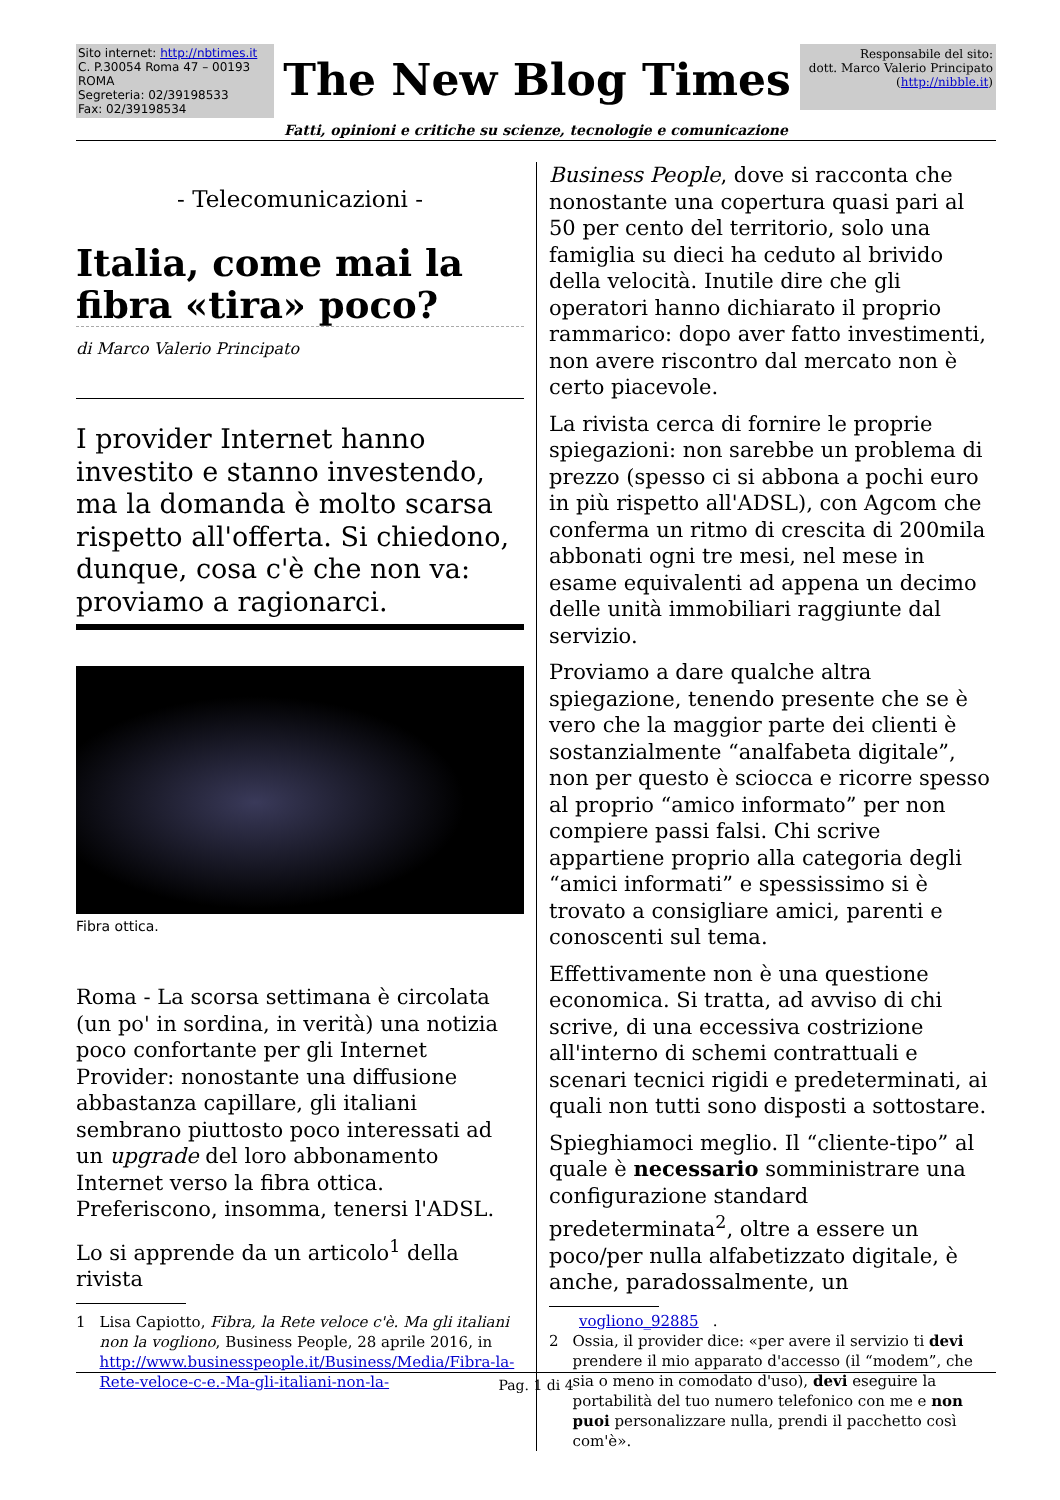Sito internet: http://nbtimes.it
C. P.30054 Roma 47 – 00193 ROMA
Segreteria: 02/39198533
Fax: 02/39198534
The New Blog Times
Responsabile del sito:
dott. Marco Valerio Principato
(http://nibble.it)
Fatti, opinioni e critiche su scienze, tecnologie e comunicazione
- Telecomunicazioni -
Italia, come mai la fibra «tira» poco?
di Marco Valerio Principato
I provider Internet hanno investito e stanno investendo, ma la domanda è molto scarsa rispetto all'offerta. Si chiedono, dunque, cosa c'è che non va: proviamo a ragionarci.
Fibra ottica.
Roma - La scorsa settimana è circolata (un po' in sordina, in verità) una notizia poco confortante per gli Internet Provider: nonostante una diffusione abbastanza capillare, gli italiani sembrano piuttosto poco interessati ad un upgrade del loro abbonamento Internet verso la fibra ottica. Preferiscono, insomma, tenersi l'ADSL.
Lo si apprende da un articolo<sup>1</sup> della rivista
1 Lisa Capiotto, Fibra, la Rete veloce c'è. Ma gli italiani non la vogliono, Business People, 28 aprile 2016, in http://www.businesspeople.it/Business/Media/Fibra-la-Rete-veloce-c-e.-Ma-gli-italiani-non-la-
Business People, dove si racconta che nonostante una copertura quasi pari al 50 per cento del territorio, solo una famiglia su dieci ha ceduto al brivido della velocità. Inutile dire che gli operatori hanno dichiarato il proprio rammarico: dopo aver fatto investimenti, non avere riscontro dal mercato non è certo piacevole.
La rivista cerca di fornire le proprie spiegazioni: non sarebbe un problema di prezzo (spesso ci si abbona a pochi euro in più rispetto all'ADSL), con Agcom che conferma un ritmo di crescita di 200mila abbonati ogni tre mesi, nel mese in esame equivalenti ad appena un decimo delle unità immobiliari raggiunte dal servizio.
Proviamo a dare qualche altra spiegazione, tenendo presente che se è vero che la maggior parte dei clienti è sostanzialmente “analfabeta digitale”, non per questo è sciocca e ricorre spesso al proprio “amico informato” per non compiere passi falsi. Chi scrive appartiene proprio alla categoria degli “amici informati” e spessissimo si è trovato a consigliare amici, parenti e conoscenti sul tema.
Effettivamente non è una questione economica. Si tratta, ad avviso di chi scrive, di una eccessiva costrizione all'interno di schemi contrattuali e scenari tecnici rigidi e predeterminati, ai quali non tutti sono disposti a sottostare.
Spieghiamoci meglio. Il “cliente-tipo” al quale è necessario somministrare una configurazione standard predeterminata<sup>2</sup>, oltre a essere un poco/per nulla alfabetizzato digitale, è anche, paradossalmente, un
vogliono_92885.
2 Ossia, il provider dice: «per avere il servizio ti devi prendere il mio apparato d'accesso (il “modem”, che sia o meno in comodato d'uso), devi eseguire la portabilità del tuo numero telefonico con me e non puoi personalizzare nulla, prendi il pacchetto così com'è».
Pag. 1 di 4